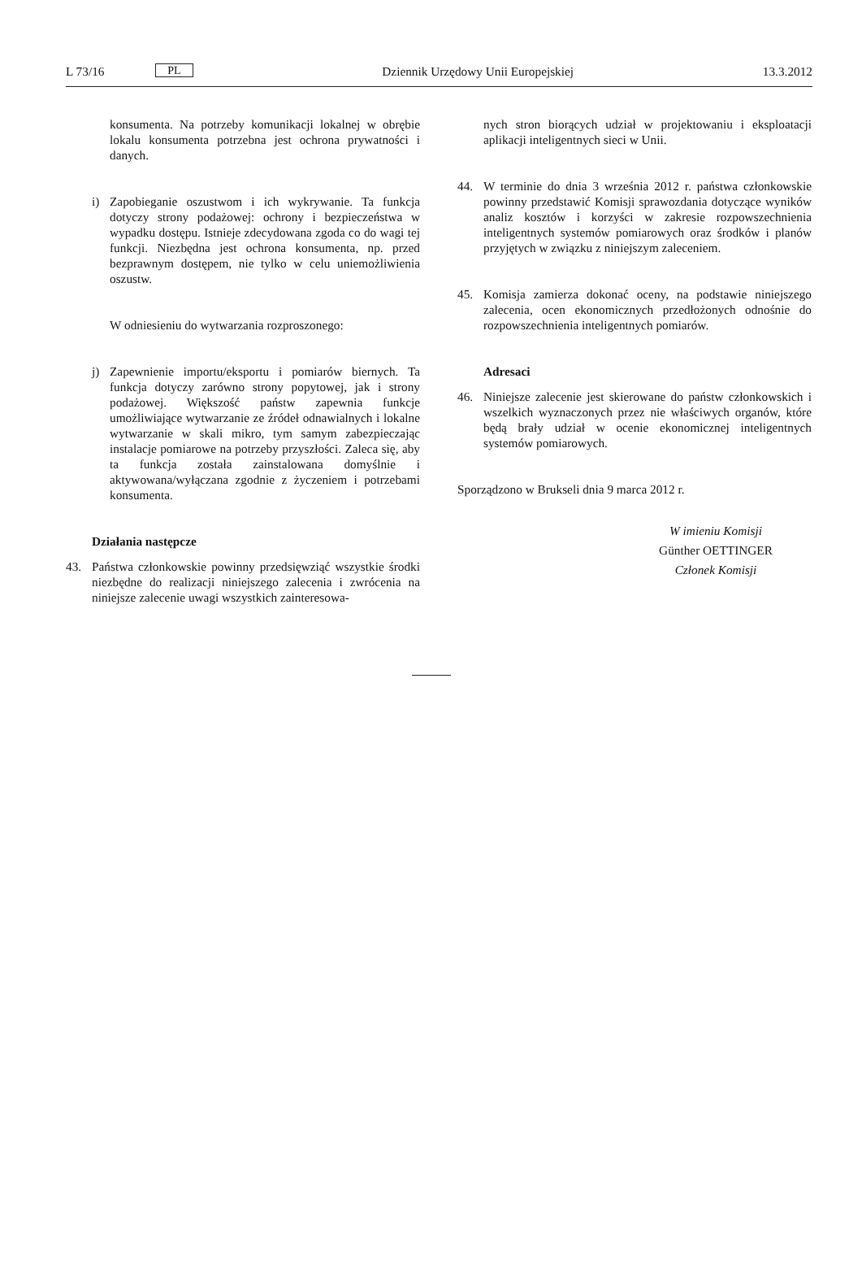L 73/16 PL Dziennik Urzędowy Unii Europejskiej 13.3.2012
konsumenta. Na potrzeby komunikacji lokalnej w obrębie lokalu konsumenta potrzebna jest ochrona prywatności i danych.
i) Zapobieganie oszustwom i ich wykrywanie. Ta funkcja dotyczy strony podażowej: ochrony i bezpieczeństwa w wypadku dostępu. Istnieje zdecydowana zgoda co do wagi tej funkcji. Niezbędna jest ochrona konsumenta, np. przed bezprawnym dostępem, nie tylko w celu uniemożliwienia oszustw.
W odniesieniu do wytwarzania rozproszonego:
j) Zapewnienie importu/eksportu i pomiarów biernych. Ta funkcja dotyczy zarówno strony popytowej, jak i strony podażowej. Większość państw zapewnia funkcje umożliwiające wytwarzanie ze źródeł odnawialnych i lokalne wytwarzanie w skali mikro, tym samym zabezpieczając instalacje pomiarowe na potrzeby przyszłości. Zaleca się, aby ta funkcja została zainstalowana domyślnie i aktywowana/wyłączana zgodnie z życzeniem i potrzebami konsumenta.
Działania następcze
43. Państwa członkowskie powinny przedsięwziąć wszystkie środki niezbędne do realizacji niniejszego zalecenia i zwrócenia na niniejsze zalecenie uwagi wszystkich zainteresowa-
nych stron biorących udział w projektowaniu i eksploatacji aplikacji inteligentnych sieci w Unii.
44. W terminie do dnia 3 września 2012 r. państwa członkowskie powinny przedstawić Komisji sprawozdania dotyczące wyników analiz kosztów i korzyści w zakresie rozpowszechnienia inteligentnych systemów pomiarowych oraz środków i planów przyjętych w związku z niniejszym zaleceniem.
45. Komisja zamierza dokonać oceny, na podstawie niniejszego zalecenia, ocen ekonomicznych przedłożonych odnośnie do rozpowszechnienia inteligentnych pomiarów.
Adresaci
46. Niniejsze zalecenie jest skierowane do państw członkowskich i wszelkich wyznaczonych przez nie właściwych organów, które będą brały udział w ocenie ekonomicznej inteligentnych systemów pomiarowych.
Sporządzono w Brukseli dnia 9 marca 2012 r.
W imieniu Komisji
Günther OETTINGER
Członek Komisji